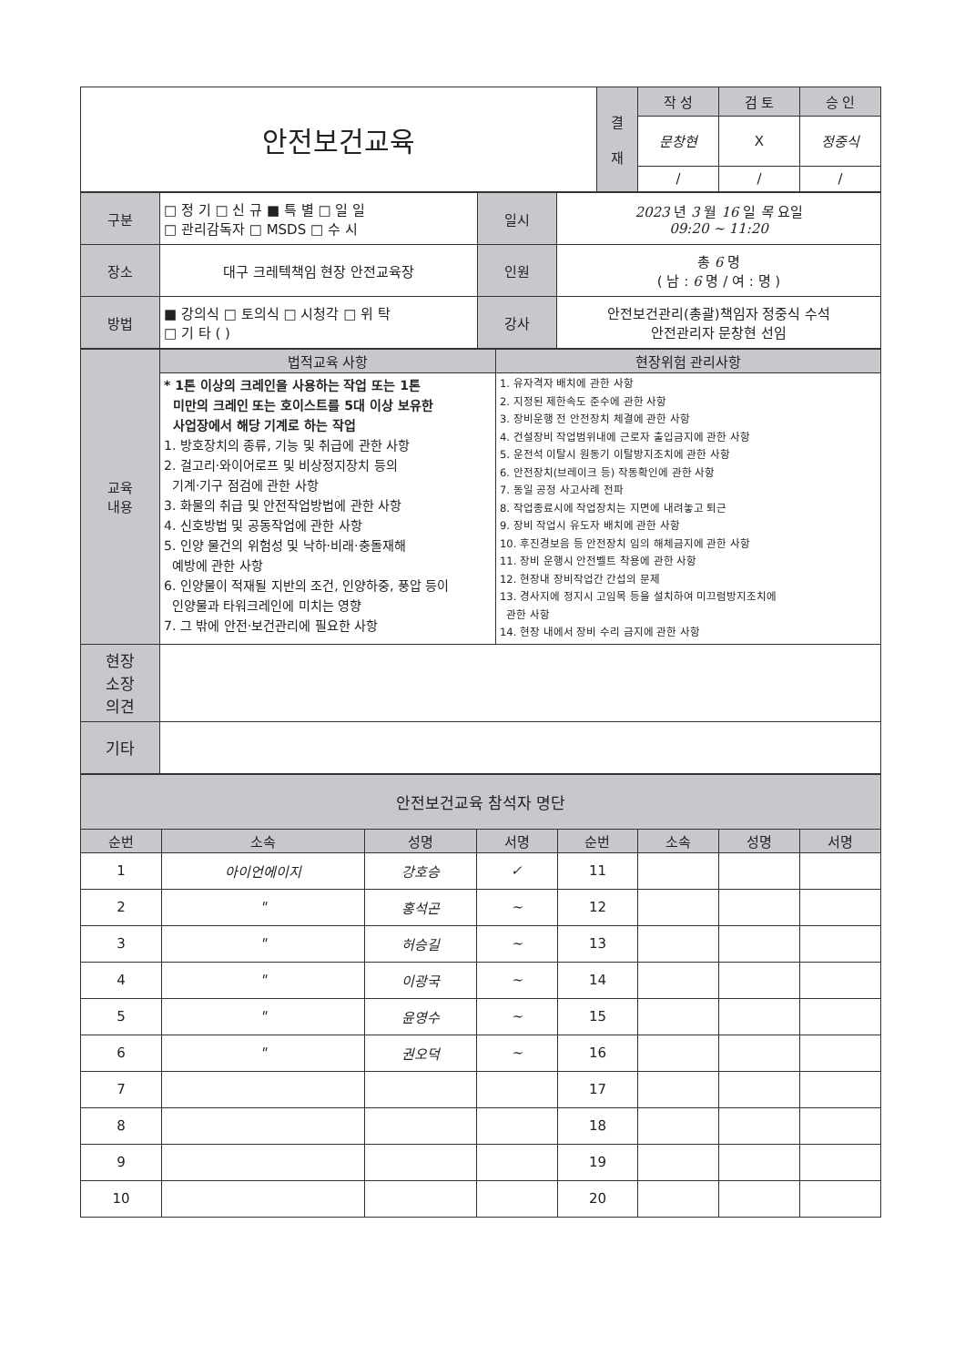| 안전보건교육 | 결 재 | 작 성 | 검 토 | 승 인 |
| | | 문창현 | X | 정중식 |
| | | / | / | / |
| 구분 | □ 정 기 □ 신 규 ■ 특 별 □ 일 일 □ 관리감독자 □ MSDS □ 수 시 | 일시 | 2023 년 3 월 16 일 목 요일 09:20 ~ 11:20 |
| 장소 | 대구 크레텍책임 현장 안전교육장 | 인원 | 총 6 명 ( 남 : 6 명 / 여 : 명 ) |
| 방법 | ■ 강의식 □ 토의식 □ 시청각 □ 위 탁 □ 기 타 ( ) | 강사 | 안전보건관리(총괄)책임자 정중식 수석 안전관리자 문창현 선임 |
| 교육 내용 | 법적교육 사항 | 현장위험 관리사항 |
| | * 1톤 이상의 크레인을 사용하는 작업 또는 1톤 미만의 크레인 또는 호이스트를 5대 이상 보유한 사업장에서 해당 기계로 하는 작업 1. 방호장치의 종류, 기능 및 취급에 관한 사항 2. 걸고리·와이어로프 및 비상정지장치 등의 기계·기구 점검에 관한 사항 3. 화물의 취급 및 안전작업방법에 관한 사항 4. 신호방법 및 공동작업에 관한 사항 5. 인양 물건의 위험성 및 낙하·비래·충돌재해 예방에 관한 사항 6. 인양물이 적재될 지반의 조건, 인양하중, 풍압 등이 인양물과 타워크레인에 미치는 영향 7. 그 밖에 안전·보건관리에 필요한 사항 | 1. 유자격자 배치에 관한 사항 2. 지정된 제한속도 준수에 관한 사항 3. 장비운행 전 안전장치 체결에 관한 사항 4. 건설장비 작업범위내에 근로자 출입금지에 관한 사항 5. 운전석 이탈시 원동기 이탈방지조치에 관한 사항 6. 안전장치(브레이크 등) 작동확인에 관한 사항 7. 동일 공정 사고사례 전파 8. 작업종료시에 작업장치는 지면에 내려놓고 퇴근 9. 장비 작업시 유도자 배치에 관한 사항 10. 후진경보음 등 안전장치 임의 해체금지에 관한 사항 11. 장비 운행시 안전벨트 착용에 관한 사항 12. 현장내 장비작업간 간섭의 문제 13. 경사지에 정지시 고임목 등을 설치하여 미끄럼방지조치에 관한 사항 14. 현장 내에서 장비 수리 금지에 관한 사항 |
| 현장 소장 의견 | | |
| 기타 | | |
| 안전보건교육 참석자 명단 | | | | | | | |
| 순번 | 소속 | 성명 | 서명 | 순번 | 소속 | 성명 | 서명 |
| 1 | 아이언에이지 | 강호승 | ✓ | 11 | | | |
| 2 | " | 홍석곤 | ~ | 12 | | | |
| 3 | " | 허승길 | ~ | 13 | | | |
| 4 | " | 이광국 | ~ | 14 | | | |
| 5 | " | 윤영수 | ~ | 15 | | | |
| 6 | " | 권오덕 | ~ | 16 | | | |
| 7 | | | | 17 | | | |
| 8 | | | | 18 | | | |
| 9 | | | | 19 | | | |
| 10 | | | | 20 | | | |